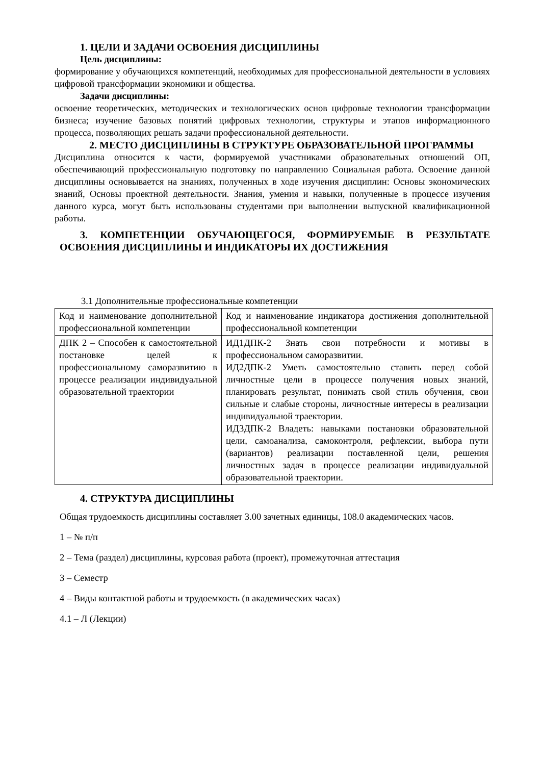1. ЦЕЛИ И ЗАДАЧИ ОСВОЕНИЯ ДИСЦИПЛИНЫ
Цель дисциплины:
формирование у обучающихся компетенций, необходимых для профессиональной деятельности в условиях цифровой трансформации экономики и общества.
Задачи дисциплины:
освоение теоретических, методических и технологических основ цифровые технологии трансформации бизнеса; изучение базовых понятий цифровых технологии, структуры и этапов информационного процесса, позволяющих решать задачи профессиональной деятельности.
2. МЕСТО ДИСЦИПЛИНЫ В СТРУКТУРЕ ОБРАЗОВАТЕЛЬНОЙ ПРОГРАММЫ
Дисциплина относится к части, формируемой участниками образовательных отношений ОП, обеспечивающий профессиональную подготовку по направлению Социальная работа. Освоение данной дисциплины основывается на знаниях, полученных в ходе изучения дисциплин: Основы экономических знаний, Основы проектной деятельности. Знания, умения и навыки, полученные в процессе изучения данного курса, могут быть использованы студентами при выполнении выпускной квалификационной работы.
3. КОМПЕТЕНЦИИ ОБУЧАЮЩЕГОСЯ, ФОРМИРУЕМЫЕ В РЕЗУЛЬТАТЕ ОСВОЕНИЯ ДИСЦИПЛИНЫ И ИНДИКАТОРЫ ИХ ДОСТИЖЕНИЯ
3.1 Дополнительные профессиональные компетенции
| Код и наименование дополнительной профессиональной компетенции | Код и наименование индикатора достижения дополнительной профессиональной компетенции |
| ДПК 2 – Способен к самостоятельной постановке целей к профессиональному саморазвитию в процессе реализации индивидуальной образовательной траектории | ИД1ДПК-2 Знать свои потребности и мотивы в профессиональном саморазвитии. ИД2ДПК-2 Уметь самостоятельно ставить перед собой личностные цели в процессе получения новых знаний, планировать результат, понимать свой стиль обучения, свои сильные и слабые стороны, личностные интересы в реализации индивидуальной траектории. ИД3ДПК-2 Владеть: навыками постановки образовательной цели, самоанализа, самоконтроля, рефлексии, выбора пути (вариантов) реализации поставленной цели, решения личностных задач в процессе реализации индивидуальной образовательной траектории. |
4. СТРУКТУРА ДИСЦИПЛИНЫ
Общая трудоемкость дисциплины составляет 3.00 зачетных единицы, 108.0 академических часов.
1 – № п/п
2 – Тема (раздел) дисциплины, курсовая работа (проект), промежуточная аттестация
3 – Семестр
4 – Виды контактной работы и трудоемкость (в академических часах)
4.1 – Л (Лекции)